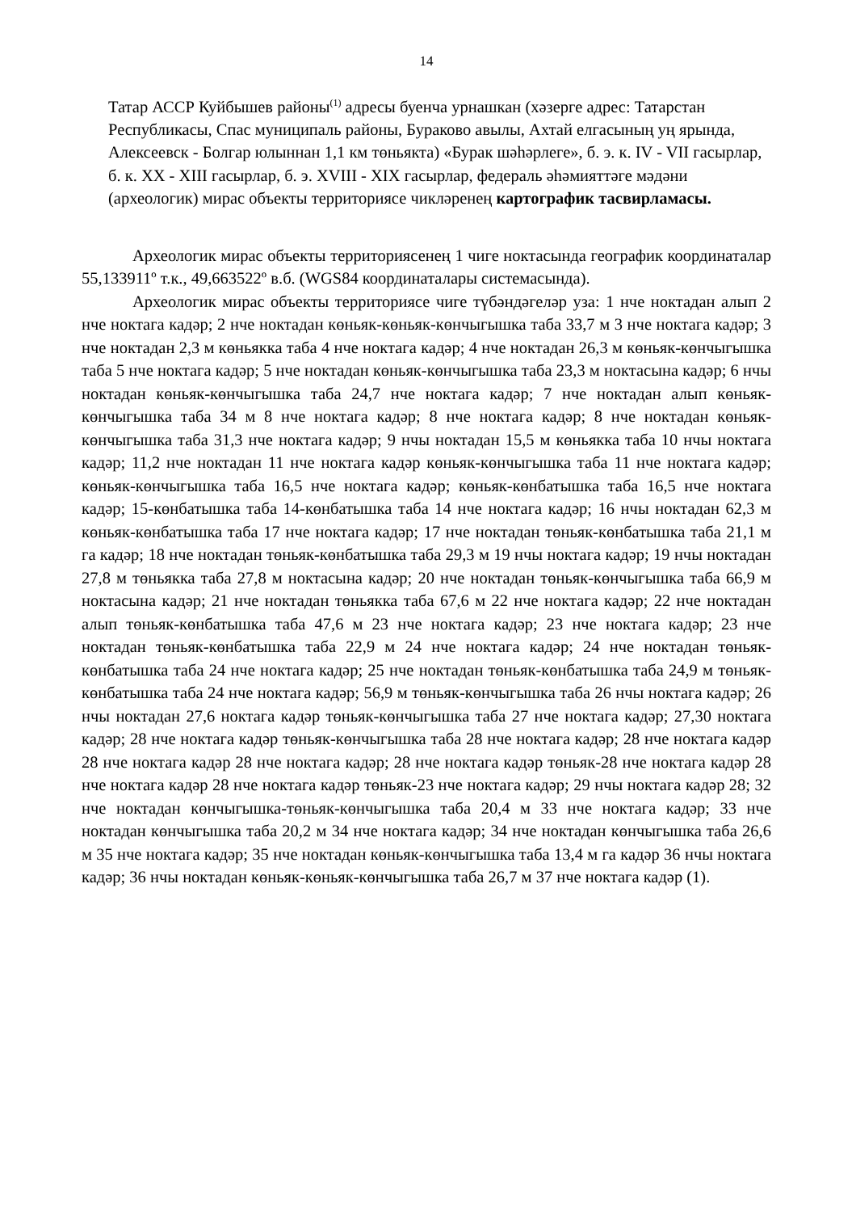14
Татар АССР Куйбышев районы<sup>(1)</sup> адресы буенча урнашкан (хәзерге адрес: Татарстан Республикасы, Спас муниципаль районы, Бураково авылы, Ахтай елгасының уң ярында, Алексеевск - Болгар юлыннан 1,1 км төньякта) «Бурак шәһәрлеге», б. э. к. IV - VII гасырлар, б. к. XX - XIII гасырлар, б. э. XVIII - XIX гасырлар, федераль әһәмияттәге мәдәни (археологик) мирас объекты территориясе чикләренең картографик тасвирламасы.
Археологик мирас объекты территориясенең 1 чиге ноктасында географик координаталар 55,133911º т.к., 49,663522º в.б. (WGS84 координаталары системасында).
Археологик мирас объекты территориясе чиге түбәндәгеләр уза: 1 нче ноктадан алып 2 нче ноктага кадәр; 2 нче ноктадан көньяк-көньяк-көнчыгышка таба 33,7 м 3 нче ноктага кадәр; 3 нче ноктадан 2,3 м көньякка таба 4 нче ноктага кадәр; 4 нче ноктадан 26,3 м көньяк-көнчыгышка таба 5 нче ноктага кадәр; 5 нче ноктадан көньяк-көнчыгышка таба 23,3 м ноктасына кадәр; 6 нчы ноктадан көньяк-көнчыгышка таба 24,7 нче ноктага кадәр; 7 нче ноктадан алып көньяк-көнчыгышка таба 34 м 8 нче ноктага кадәр; 8 нче ноктага кадәр; 8 нче ноктадан көньяк-көнчыгышка таба 31,3 нче ноктага кадәр; 9 нчы ноктадан 15,5 м көньякка таба 10 нчы ноктага кадәр; 11,2 нче ноктадан 11 нче ноктага кадәр көньяк-көнчыгышка таба 11 нче ноктага кадәр; көньяк-көнчыгышка таба 16,5 нче ноктага кадәр; көньяк-көнбатышка таба 16,5 нче ноктага кадәр; 15-көнбатышка таба 14-көнбатышка таба 14 нче ноктага кадәр; 16 нчы ноктадан 62,3 м көньяк-көнбатышка таба 17 нче ноктага кадәр; 17 нче ноктадан төньяк-көнбатышка таба 21,1 м га кадәр; 18 нче ноктадан төньяк-көнбатышка таба 29,3 м 19 нчы ноктага кадәр; 19 нчы ноктадан 27,8 м төньякка таба 27,8 м ноктасына кадәр; 20 нче ноктадан төньяк-көнчыгышка таба 66,9 м ноктасына кадәр; 21 нче ноктадан төньякка таба 67,6 м 22 нче ноктага кадәр; 22 нче ноктадан алып төньяк-көнбатышка таба 47,6 м 23 нче ноктага кадәр; 23 нче ноктага кадәр; 23 нче ноктадан төньяк-көнбатышка таба 22,9 м 24 нче ноктага кадәр; 24 нче ноктадан төньяк-көнбатышка таба 24 нче ноктага кадәр; 25 нче ноктадан төньяк-көнбатышка таба 24,9 м төньяк-көнбатышка таба 24 нче ноктага кадәр; 56,9 м төньяк-көнчыгышка таба 26 нчы ноктага кадәр; 26 нчы ноктадан 27,6 ноктага кадәр төньяк-көнчыгышка таба 27 нче ноктага кадәр; 27,30 ноктага кадәр; 28 нче ноктага кадәр төньяк-көнчыгышка таба 28 нче ноктага кадәр; 28 нче ноктага кадәр 28 нче ноктага кадәр 28 нче ноктага кадәр; 28 нче ноктага кадәр төньяк-28 нче ноктага кадәр 28 нче ноктага кадәр 28 нче ноктага кадәр төньяк-23 нче ноктага кадәр; 29 нчы ноктага кадәр 28; 32 нче ноктадан көнчыгышка-төньяк-көнчыгышка таба 20,4 м 33 нче ноктага кадәр; 33 нче ноктадан көнчыгышка таба 20,2 м 34 нче ноктага кадәр; 34 нче ноктадан көнчыгышка таба 26,6 м 35 нче ноктага кадәр; 35 нче ноктадан көньяк-көнчыгышка таба 13,4 м га кадәр 36 нчы ноктага кадәр; 36 нчы ноктадан көньяк-көньяк-көнчыгышка таба 26,7 м 37 нче ноктага кадәр (1).